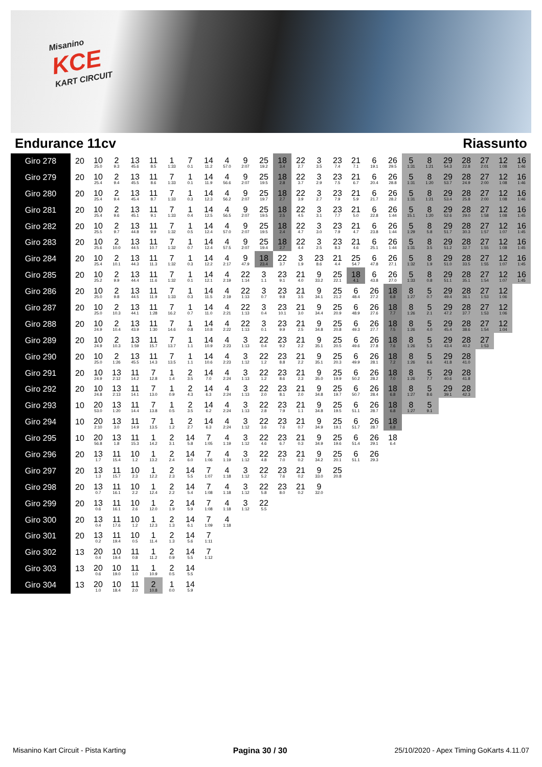Misanino
KCE
KART CIRCUIT
Endurance 11cv Riassunto
| Giro 278 | 20 | 10 25.0 | 2 9.3 | 13 45.6 | 11 8.5 | 1 1:33 | 7 0.1 | 14 11.2 | 4 57.0 | 9 2:07 | 25 19.2 | 18 3.4 | 22 2.7 | 3 3.5 | 23 7.4 | 21 7.1 | 6 19.1 | 26 29.5 | 5 1:31 | 8 1:21 | 29 54.3 | 28 22.8 | 27 2:01 | 12 1:08 | 16 1:46 |
| Giro 279 | 20 | 10 25.4 | 2 9.4 | 13 45.5 | 11 8.6 | 7 1:33 | 1 0.1 | 14 11.9 | 4 56.6 | 9 2:07 | 25 19.5 | 18 2.8 | 22 3.7 | 3 2.9 | 23 7.5 | 21 6.7 | 6 20.4 | 26 28.8 | 5 1:31 | 8 1:20 | 29 53.7 | 28 24.9 | 27 2:00 | 12 1:08 | 16 1:46 |
| Giro 280 | 20 | 10 25.4 | 2 9.4 | 13 45.4 | 11 8.7 | 7 1:33 | 1 0.3 | 14 12.3 | 4 56.2 | 9 2:07 | 25 19.7 | 18 2.7 | 22 3.9 | 3 2.7 | 23 7.9 | 21 5.9 | 6 21.7 | 26 28.2 | 5 1:31 | 8 1:21 | 29 53.4 | 28 25.8 | 27 2:00 | 12 1:08 | 16 1:46 |
| Giro 281 | 20 | 10 25.4 | 2 9.6 | 13 45.1 | 11 9.1 | 7 1:33 | 1 0.4 | 14 12.5 | 4 56.5 | 9 2:07 | 25 19.5 | 18 2.5 | 22 4.5 | 3 3.1 | 23 7.7 | 21 5.0 | 6 22.8 | 26 1:44 | 5 15.1 | 8 1:20 | 29 52.6 | 28 29.0 | 27 1:58 | 12 1:08 | 16 1:45 |
| Giro 282 | 20 | 10 25.5 | 2 9.7 | 13 44.8 | 11 9.9 | 7 1:32 | 1 0.5 | 14 12.4 | 4 57.0 | 9 2:07 | 25 19.5 | 18 2.4 | 22 4.7 | 3 3.0 | 23 7.9 | 21 4.7 | 6 23.8 | 26 1:44 | 5 1:29 | 8 5.8 | 29 51.7 | 28 30.3 | 27 1:57 | 12 1:07 | 16 1:45 |
| Giro 283 | 20 | 10 25.6 | 2 10.0 | 13 44.5 | 11 10.7 | 7 1:32 | 1 0.7 | 14 12.4 | 4 57.5 | 9 2:07 | 25 19.4 | 18 2.7 | 22 4.4 | 3 2.5 | 23 8.3 | 21 4.6 | 6 25.1 | 26 1:44 | 5 1:31 | 8 3.5 | 29 51.2 | 28 32.7 | 27 1:55 | 12 1:08 | 16 1:45 |
| Giro 284 | 20 | 10 25.4 | 2 10.1 | 13 44.3 | 11 11.3 | 7 1:32 | 1 0.3 | 14 12.2 | 4 2:17 | 9 47.9 | 18 23.4 | 22 3.7 | 3 1.9 | 23 8.6 | 21 4.4 | 25 54.7 | 6 47.8 | 26 27.1 | 5 1:32 | 8 1.9 | 29 51.0 | 28 33.5 | 27 1:55 | 12 1:07 | 16 1:45 |
| Giro 285 | 20 | 10 25.2 | 2 9.9 | 13 44.4 | 11 11.6 | 7 1:32 | 1 0.1 | 14 12.1 | 4 2:19 | 22 1:14 | 3 1.1 | 23 9.1 | 21 4.0 | 9 33.2 | 25 22.1 | 18 4.1 | 6 43.8 | 26 27.0 | 5 1:33 | 8 0.8 | 29 51.1 | 28 35.1 | 27 1:54 | 12 1:07 | 16 1:45 |
| Giro 286 | 20 | 10 25.0 | 2 9.8 | 13 44.5 | 11 11.9 | 7 1:33 | 1 0.3 | 14 11.5 | 4 2:19 | 22 1:13 | 3 0.7 | 23 9.8 | 21 3.5 | 9 34.1 | 25 21.2 | 6 48.4 | 26 27.2 | 18 6.8 | 8 1:27 | 5 0.7 | 29 49.4 | 28 36.1 | 27 1:53 | 12 1:06 | |
| Giro 287 | 20 | 10 25.0 | 2 10.3 | 13 44.1 | 11 1:28 | 7 16.2 | 1 0.7 | 14 11.0 | 4 2:21 | 22 1:13 | 3 0.4 | 23 10.1 | 21 3.0 | 9 34.4 | 25 20.9 | 6 48.9 | 26 27.6 | 18 7.7 | 8 1:26 | 5 2.1 | 29 47.2 | 28 37.7 | 27 1:53 | 12 1:06 | |
| Giro 288 | 20 | 10 24.9 | 2 10.4 | 13 43.9 | 11 1:30 | 7 14.6 | 1 0.8 | 14 10.8 | 4 2:22 | 22 1:13 | 3 0.1 | 23 9.9 | 21 2.5 | 9 34.8 | 25 20.8 | 6 49.3 | 26 27.7 | 18 7.5 | 8 1:26 | 5 4.0 | 29 45.4 | 28 38.6 | 27 1:54 | 12 1:04 | |
| Giro 289 | 20 | 10 24.9 | 2 10.3 | 13 1:59 | 11 15.7 | 7 13.7 | 1 1.1 | 14 10.9 | 4 2:23 | 3 1:13 | 22 0.4 | 23 9.2 | 21 2.2 | 9 35.1 | 25 20.5 | 6 49.6 | 26 27.8 | 18 7.6 | 8 1:26 | 5 5.3 | 29 43.4 | 28 40.2 | 27 1:53 | | |
| Giro 290 | 20 | 10 25.0 | 2 1:26 | 13 45.5 | 11 14.3 | 7 13.5 | 1 1.1 | 14 10.6 | 4 2:23 | 3 1:12 | 22 1.2 | 23 8.8 | 21 2.2 | 9 35.1 | 25 20.3 | 6 49.9 | 26 28.1 | 18 7.2 | 8 1:26 | 5 6.6 | 29 41.8 | 28 41.0 | | | |
| Giro 291 | 20 | 10 24.9 | 13 2:12 | 11 14.2 | 7 12.8 | 1 1.4 | 2 3.5 | 14 7.0 | 4 2:24 | 3 1:13 | 22 1.2 | 23 8.6 | 21 2.3 | 9 35.0 | 25 19.9 | 6 50.2 | 26 28.2 | 18 7.0 | 8 1:26 | 5 7.7 | 29 40.6 | 28 41.8 | | | |
| Giro 292 | 20 | 10 24.8 | 13 2:13 | 11 14.1 | 7 13.0 | 1 0.9 | 2 4.3 | 14 6.3 | 4 2:24 | 3 1:13 | 22 2.0 | 23 8.1 | 21 2.0 | 9 34.8 | 25 19.7 | 6 50.7 | 26 28.4 | 18 6.8 | 8 1:27 | 5 8.6 | 29 39.1 | 28 42.3 | | | |
| Giro 293 | 10 | 20 53.0 | 13 1:20 | 11 14.4 | 7 13.8 | 1 0.5 | 2 3.5 | 14 6.2 | 4 2:24 | 3 1:13 | 22 2.8 | 23 7.9 | 21 1.1 | 9 34.8 | 25 19.5 | 6 51.1 | 26 28.7 | 18 6.8 | 8 1:27 | 5 9.1 | | | | | |
| Giro 294 | 10 | 20 2:10 | 13 3.0 | 11 14.9 | 7 13.5 | 1 1.2 | 2 2.7 | 14 6.3 | 4 2:24 | 3 1:12 | 22 3.6 | 23 7.6 | 21 0.7 | 9 34.9 | 25 19.1 | 6 51.7 | 26 28.7 | 18 6.8 | | | | | | | |
| Giro 295 | 10 | 20 56.8 | 13 1.8 | 11 15.3 | 1 14.2 | 2 3.1 | 14 5.8 | 7 1:05 | 4 1:19 | 3 1:12 | 22 4.6 | 23 6.7 | 21 0.3 | 9 34.9 | 25 19.6 | 6 51.4 | 26 29.1 | 18 6.4 | | | | | | | |
| Giro 296 | 20 | 13 1.7 | 11 15.4 | 10 1.2 | 1 13.2 | 2 2.4 | 14 6.0 | 7 1:06 | 4 1:19 | 3 1:12 | 22 4.8 | 23 7.0 | 21 0.2 | 9 34.2 | 25 20.1 | 6 51.1 | 26 29.3 | | | | | | | | |
| Giro 297 | 20 | 13 1.3 | 11 15.7 | 10 2.3 | 1 12.2 | 2 2.3 | 14 5.5 | 7 1:07 | 4 1:18 | 3 1:12 | 22 5.2 | 23 7.6 | 21 0.2 | 9 33.0 | 25 20.8 | | | | | | | | | | |
| Giro 298 | 20 | 13 0.7 | 11 16.1 | 10 2.2 | 1 12.4 | 2 2.2 | 14 5.4 | 7 1:08 | 4 1:18 | 3 1:12 | 22 5.8 | 23 8.0 | 21 0.2 | 9 32.0 | | | | | | | | | | | |
| Giro 299 | 20 | 13 0.6 | 11 16.1 | 10 2.6 | 1 12.0 | 2 1.9 | 14 5.9 | 7 1:08 | 4 1:18 | 3 1:12 | 22 5.5 | | | | | | | | | | | | | | |
| Giro 300 | 20 | 13 0.4 | 11 17.6 | 10 1.2 | 1 12.3 | 2 1.3 | 14 6.1 | 7 1:09 | 4 1:18 | | | | | | | | | | | | | | | | |
| Giro 301 | 20 | 13 0.2 | 11 19.4 | 10 0.5 | 1 11.4 | 2 1.3 | 14 5.6 | 7 1:11 | | | | | | | | | | | | | | | | | |
| Giro 302 | 13 | 20 0.4 | 10 19.4 | 11 0.8 | 1 11.2 | 2 0.9 | 14 5.5 | 7 1:12 | | | | | | | | | | | | | | | | | |
| Giro 303 | 13 | 20 0.6 | 10 19.0 | 11 1.0 | 1 10.9 | 2 0.5 | 14 5.5 | | | | | | | | | | | | | | | | | | |
| Giro 304 | 13 | 20 1.0 | 10 18.4 | 11 2.0 | 2 10.8 | 1 0.0 | 14 5.9 | | | | | | | | | | | | | | | | | | |
Misanino Kart Circuit - Pista Karting Pagina 30 / 30 25/10/2020 - Apex Timing GoKarts 4.11.07